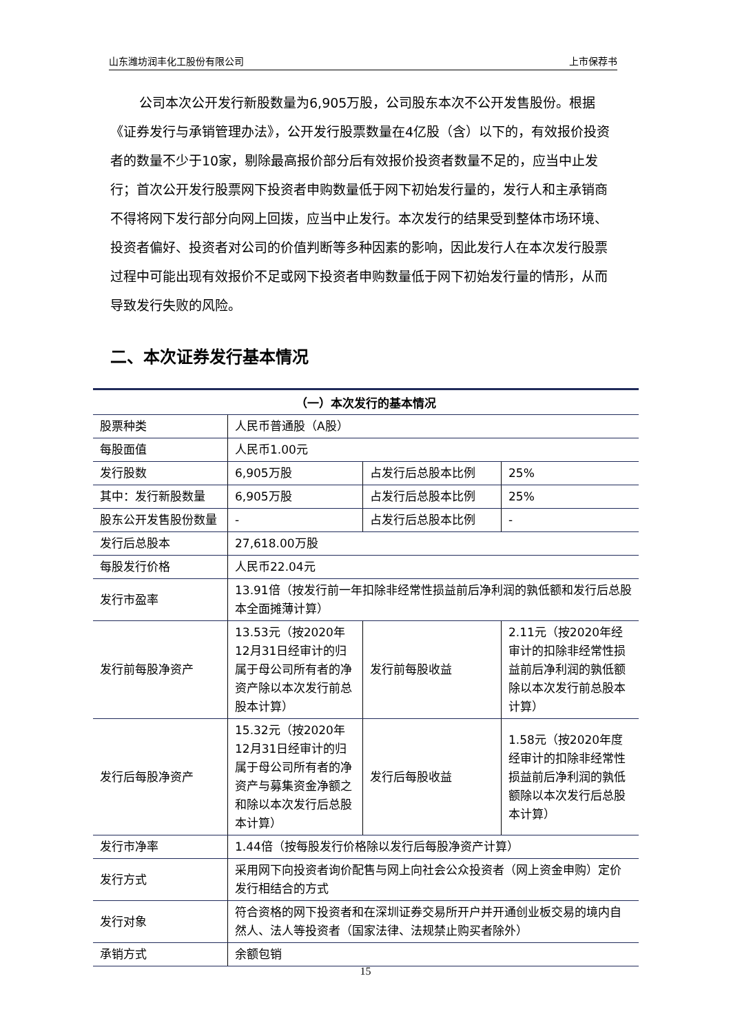山东潍坊润丰化工股份有限公司 上市保荐书
公司本次公开发行新股数量为6,905万股，公司股东本次不公开发售股份。根据《证券发行与承销管理办法》，公开发行股票数量在4亿股（含）以下的，有效报价投资者的数量不少于10家，剔除最高报价部分后有效报价投资者数量不足的，应当中止发行；首次公开发行股票网下投资者申购数量低于网下初始发行量的，发行人和主承销商不得将网下发行部分向网上回拨，应当中止发行。本次发行的结果受到整体市场环境、投资者偏好、投资者对公司的价值判断等多种因素的影响，因此发行人在本次发行股票过程中可能出现有效报价不足或网下投资者申购数量低于网下初始发行量的情形，从而导致发行失败的风险。
二、本次证券发行基本情况
| （一）本次发行的基本情况 | | | |
| --- | --- | --- | --- |
| 股票种类 | 人民币普通股（A股） | | |
| 每股面值 | 人民币1.00元 | | |
| 发行股数 | 6,905万股 | 占发行后总股本比例 | 25% |
| 其中：发行新股数量 | 6,905万股 | 占发行后总股本比例 | 25% |
| 股东公开发售股份数量 | - | 占发行后总股本比例 | - |
| 发行后总股本 | 27,618.00万股 | | |
| 每股发行价格 | 人民币22.04元 | | |
| 发行市盈率 | 13.91倍（按发行前一年扣除非经常性损益前后净利润的孰低额和发行后总股本全面摊薄计算） | | |
| 发行前每股净资产 | 13.53元（按2020年12月31日经审计的归属于母公司所有者的净资产除以本次发行前总股本计算） | 发行前每股收益 | 2.11元（按2020年经审计的扣除非经常性损益前后净利润的孰低额除以本次发行前总股本计算） |
| 发行后每股净资产 | 15.32元（按2020年12月31日经审计的归属于母公司所有者的净资产与募集资金净额之和除以本次发行后总股本计算） | 发行后每股收益 | 1.58元（按2020年度经审计的扣除非经常性损益前后净利润的孰低额除以本次发行后总股本计算） |
| 发行市净率 | 1.44倍（按每股发行价格除以发行后每股净资产计算） | | |
| 发行方式 | 采用网下向投资者询价配售与网上向社会公众投资者（网上资金申购）定价发行相结合的方式 | | |
| 发行对象 | 符合资格的网下投资者和在深圳证券交易所开户并开通创业板交易的境内自然人、法人等投资者（国家法律、法规禁止购买者除外） | | |
| 承销方式 | 余额包销 | | |
15